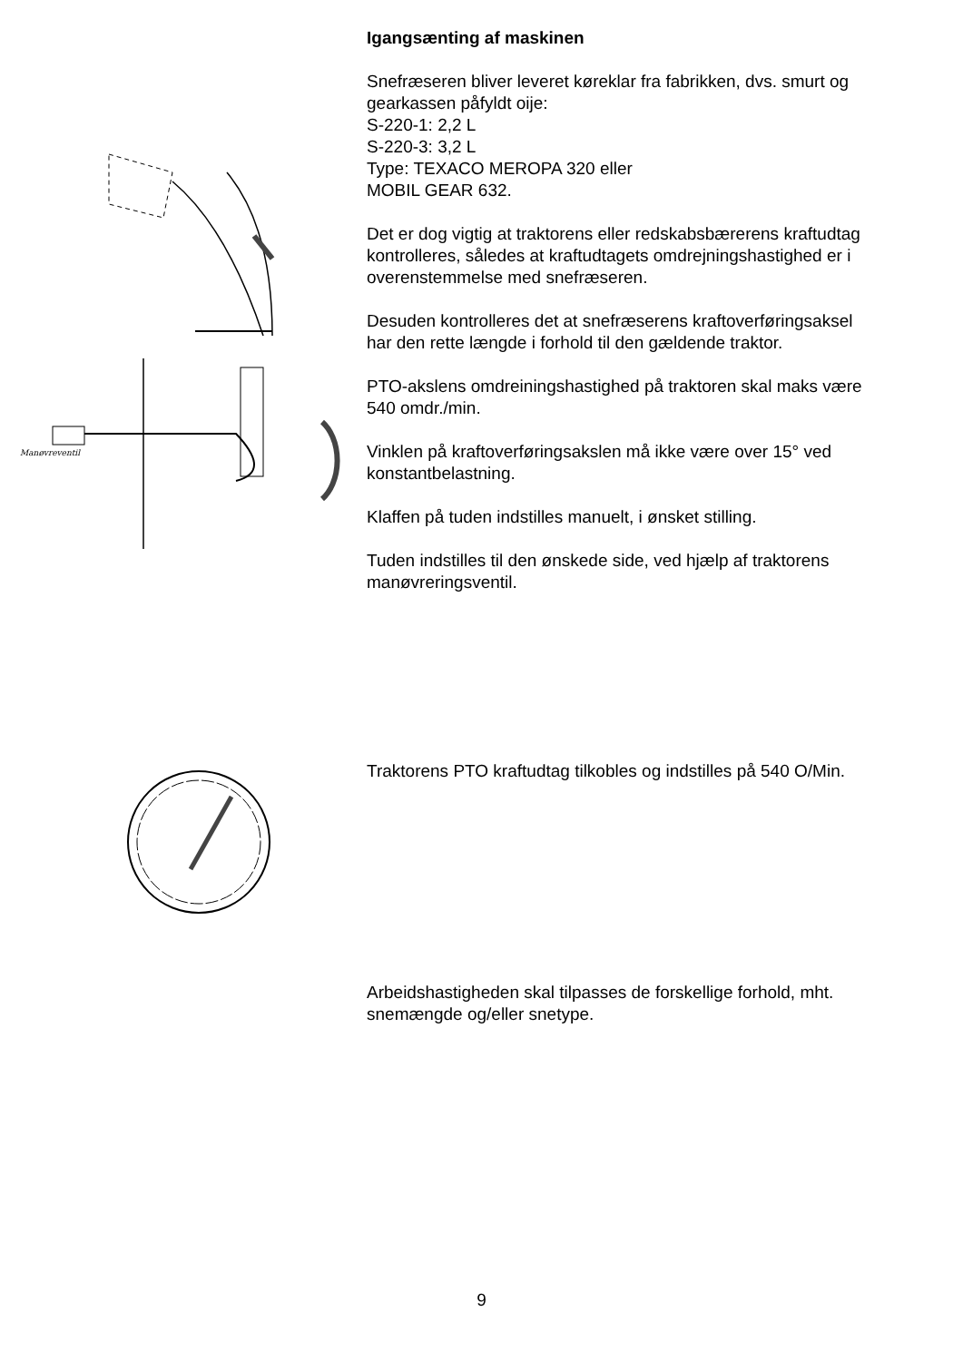Manøvreventil
Igangsænting af maskinen
Snefræseren bliver leveret køreklar fra fabrikken, dvs. smurt og gearkassen påfyldt oije:
S-220-1: 2,2 L
S-220-3: 3,2 L
Type: TEXACO MEROPA 320 eller
MOBIL GEAR 632.
Det er dog vigtig at traktorens eller redskabsbærerens kraftudtag kontrolleres, således at kraftudtagets omdrejningshastighed er i overenstemmelse med snefræseren.
Desuden kontrolleres det at snefræserens kraftoverføringsaksel har den rette længde i forhold til den gældende traktor.
PTO-akslens omdreiningshastighed på traktoren skal maks være 540 omdr./min.
Vinklen på kraftoverføringsakslen må ikke være over 15° ved konstantbelastning.
Klaffen på tuden indstilles manuelt, i ønsket stilling.
Tuden indstilles til den ønskede side, ved hjælp af traktorens manøvreringsventil.
Traktorens PTO kraftudtag tilkobles og indstilles på 540 O/Min.
Arbeidshastigheden skal tilpasses de forskellige forhold, mht. snemængde og/eller snetype.
9